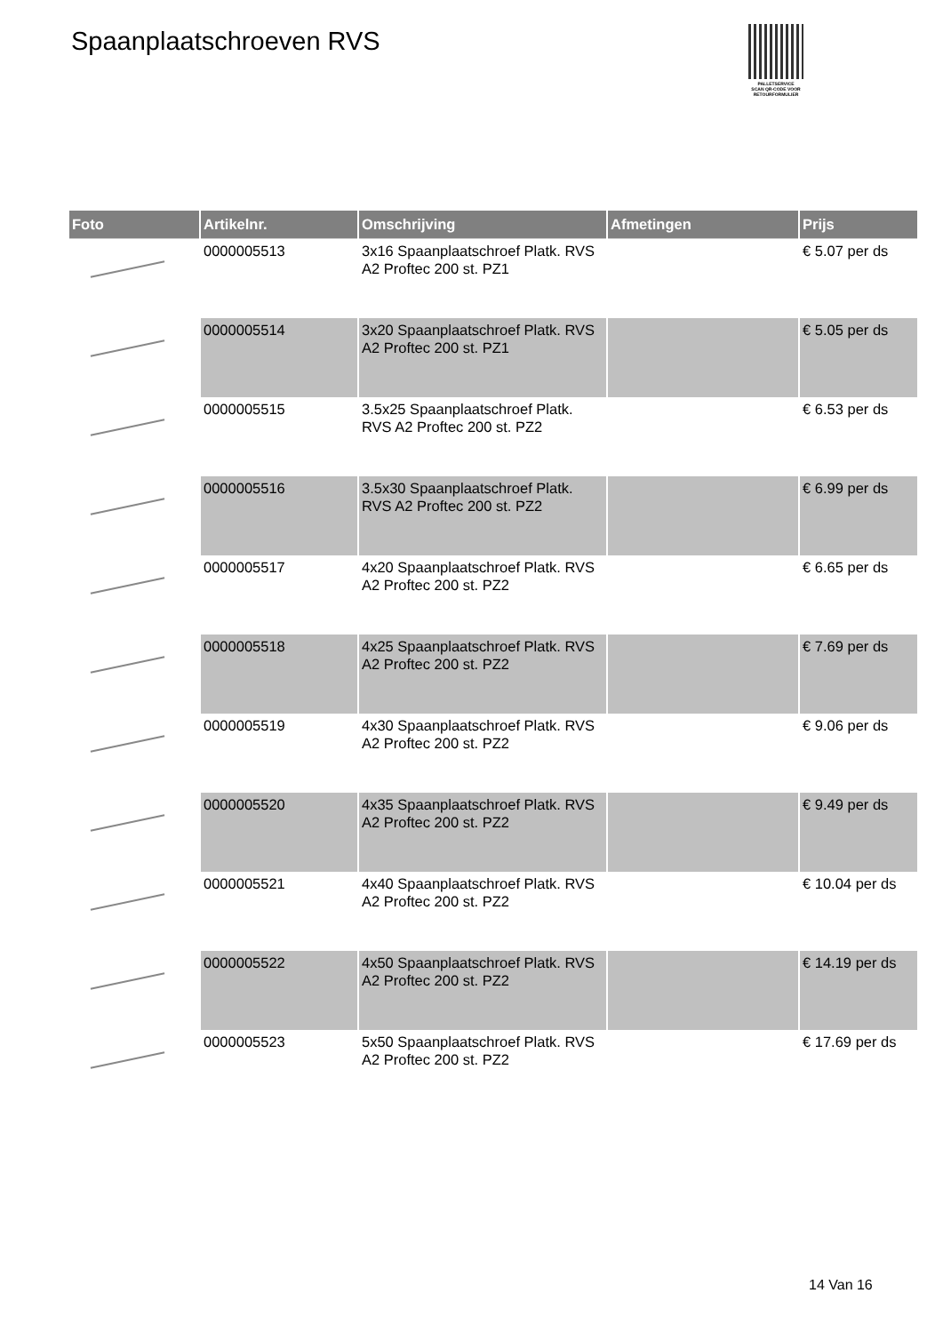Spaanplaatschroeven RVS
PALLETSERVICE
SCAN QR-CODE VOOR RETOURFORMULIER
| Foto | Artikelnr. | Omschrijving | Afmetingen | Prijs |
| --- | --- | --- | --- | --- |
| | 0000005513 | 3x16 Spaanplaatschroef Platk. RVS A2 Proftec 200 st. PZ1 | | € 5.07 per ds |
| | 0000005514 | 3x20 Spaanplaatschroef Platk. RVS A2 Proftec 200 st. PZ1 | | € 5.05 per ds |
| | 0000005515 | 3.5x25 Spaanplaatschroef Platk. RVS A2 Proftec 200 st. PZ2 | | € 6.53 per ds |
| | 0000005516 | 3.5x30 Spaanplaatschroef Platk. RVS A2 Proftec 200 st. PZ2 | | € 6.99 per ds |
| | 0000005517 | 4x20 Spaanplaatschroef Platk. RVS A2 Proftec 200 st. PZ2 | | € 6.65 per ds |
| | 0000005518 | 4x25 Spaanplaatschroef Platk. RVS A2 Proftec 200 st. PZ2 | | € 7.69 per ds |
| | 0000005519 | 4x30 Spaanplaatschroef Platk. RVS A2 Proftec 200 st. PZ2 | | € 9.06 per ds |
| | 0000005520 | 4x35 Spaanplaatschroef Platk. RVS A2 Proftec 200 st. PZ2 | | € 9.49 per ds |
| | 0000005521 | 4x40 Spaanplaatschroef Platk. RVS A2 Proftec 200 st. PZ2 | | € 10.04 per ds |
| | 0000005522 | 4x50 Spaanplaatschroef Platk. RVS A2 Proftec 200 st. PZ2 | | € 14.19 per ds |
| | 0000005523 | 5x50 Spaanplaatschroef Platk. RVS A2 Proftec 200 st. PZ2 | | € 17.69 per ds |
14 Van 16